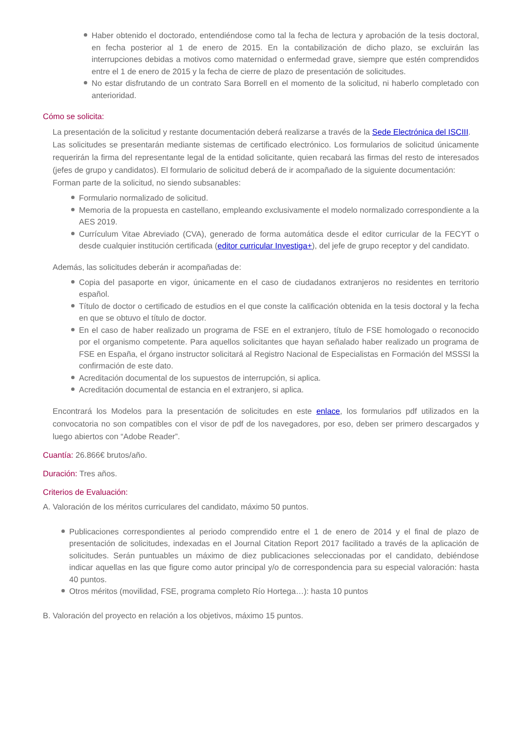Haber obtenido el doctorado, entendiéndose como tal la fecha de lectura y aprobación de la tesis doctoral, en fecha posterior al 1 de enero de 2015. En la contabilización de dicho plazo, se excluirán las interrupciones debidas a motivos como maternidad o enfermedad grave, siempre que estén comprendidos entre el 1 de enero de 2015 y la fecha de cierre de plazo de presentación de solicitudes.
No estar disfrutando de un contrato Sara Borrell en el momento de la solicitud, ni haberlo completado con anterioridad.
Cómo se solicita:
La presentación de la solicitud y restante documentación deberá realizarse a través de la Sede Electrónica del ISCIII.
Las solicitudes se presentarán mediante sistemas de certificado electrónico. Los formularios de solicitud únicamente requerirán la firma del representante legal de la entidad solicitante, quien recabará las firmas del resto de interesados (jefes de grupo y candidatos). El formulario de solicitud deberá de ir acompañado de la siguiente documentación:
Forman parte de la solicitud, no siendo subsanables:
Formulario normalizado de solicitud.
Memoria de la propuesta en castellano, empleando exclusivamente el modelo normalizado correspondiente a la AES 2019.
Currículum Vitae Abreviado (CVA), generado de forma automática desde el editor curricular de la FECYT o desde cualquier institución certificada (editor curricular Investiga+), del jefe de grupo receptor y del candidato.
Además, las solicitudes deberán ir acompañadas de:
Copia del pasaporte en vigor, únicamente en el caso de ciudadanos extranjeros no residentes en territorio español.
Título de doctor o certificado de estudios en el que conste la calificación obtenida en la tesis doctoral y la fecha en que se obtuvo el título de doctor.
En el caso de haber realizado un programa de FSE en el extranjero, título de FSE homologado o reconocido por el organismo competente. Para aquellos solicitantes que hayan señalado haber realizado un programa de FSE en España, el órgano instructor solicitará al Registro Nacional de Especialistas en Formación del MSSSI la confirmación de este dato.
Acreditación documental de los supuestos de interrupción, si aplica.
Acreditación documental de estancia en el extranjero, si aplica.
Encontrará los Modelos para la presentación de solicitudes en este enlace, los formularios pdf utilizados en la convocatoria no son compatibles con el visor de pdf de los navegadores, por eso, deben ser primero descargados y luego abiertos con “Adobe Reader”.
Cuantía: 26.866€ brutos/año.
Duración: Tres años.
Criterios de Evaluación:
A. Valoración de los méritos curriculares del candidato, máximo 50 puntos.
Publicaciones correspondientes al periodo comprendido entre el 1 de enero de 2014 y el final de plazo de presentación de solicitudes, indexadas en el Journal Citation Report 2017 facilitado a través de la aplicación de solicitudes. Serán puntuables un máximo de diez publicaciones seleccionadas por el candidato, debiéndose indicar aquellas en las que figure como autor principal y/o de correspondencia para su especial valoración: hasta 40 puntos.
Otros méritos (movilidad, FSE, programa completo Río Hortega…): hasta 10 puntos
B. Valoración del proyecto en relación a los objetivos, máximo 15 puntos.